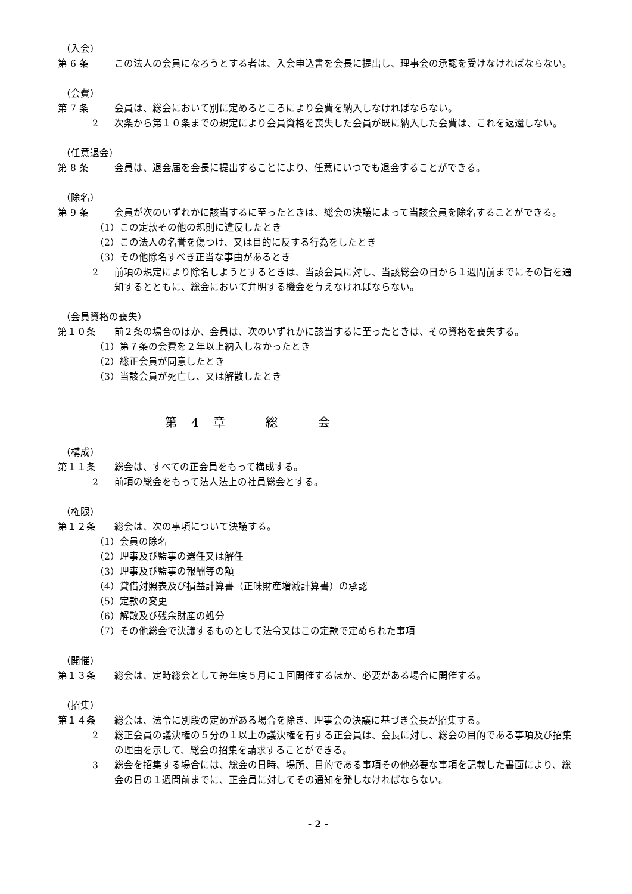（入会）
第 6 条 この法人の会員になろうとする者は、入会申込書を会長に提出し、理事会の承認を受けなければならない。
（会費）
第 7 条 会員は、総会において別に定めるところにより会費を納入しなければならない。
2 次条から第１０条までの規定により会員資格を喪失した会員が既に納入した会費は、これを返還しない。
（任意退会）
第 8 条 会員は、退会届を会長に提出することにより、任意にいつでも退会することができる。
（除名）
第 9 条 会員が次のいずれかに該当するに至ったときは、総会の決議によって当該会員を除名することができる。
（1）この定款その他の規則に違反したとき
（2）この法人の名誉を傷つけ、又は目的に反する行為をしたとき
（3）その他除名すべき正当な事由があるとき
2 前項の規定により除名しようとするときは、当該会員に対し、当該総会の日から１週間前までにその旨を通知するとともに、総会において弁明する機会を与えなければならない。
（会員資格の喪失）
第１０条 前２条の場合のほか、会員は、次のいずれかに該当するに至ったときは、その資格を喪失する。
（1）第７条の会費を２年以上納入しなかったとき
（2）総正会員が同意したとき
（3）当該会員が死亡し、又は解散したとき
第　4　章　　　総　　　会
（構成）
第１１条 総会は、すべての正会員をもって構成する。
2 前項の総会をもって法人法上の社員総会とする。
（権限）
第１２条 総会は、次の事項について決議する。
（1）会員の除名
（2）理事及び監事の選任又は解任
（3）理事及び監事の報酬等の額
（4）貸借対照表及び損益計算書（正味財産増減計算書）の承認
（5）定款の変更
（6）解散及び残余財産の処分
（7）その他総会で決議するものとして法令又はこの定款で定められた事項
（開催）
第１３条 総会は、定時総会として毎年度５月に１回開催するほか、必要がある場合に開催する。
（招集）
第１４条 総会は、法令に別段の定めがある場合を除き、理事会の決議に基づき会長が招集する。
2 総正会員の議決権の５分の１以上の議決権を有する正会員は、会長に対し、総会の目的である事項及び招集の理由を示して、総会の招集を請求することができる。
3 総会を招集する場合には、総会の日時、場所、目的である事項その他必要な事項を記載した書面により、総会の日の１週間前までに、正会員に対してその通知を発しなければならない。
- 2 -